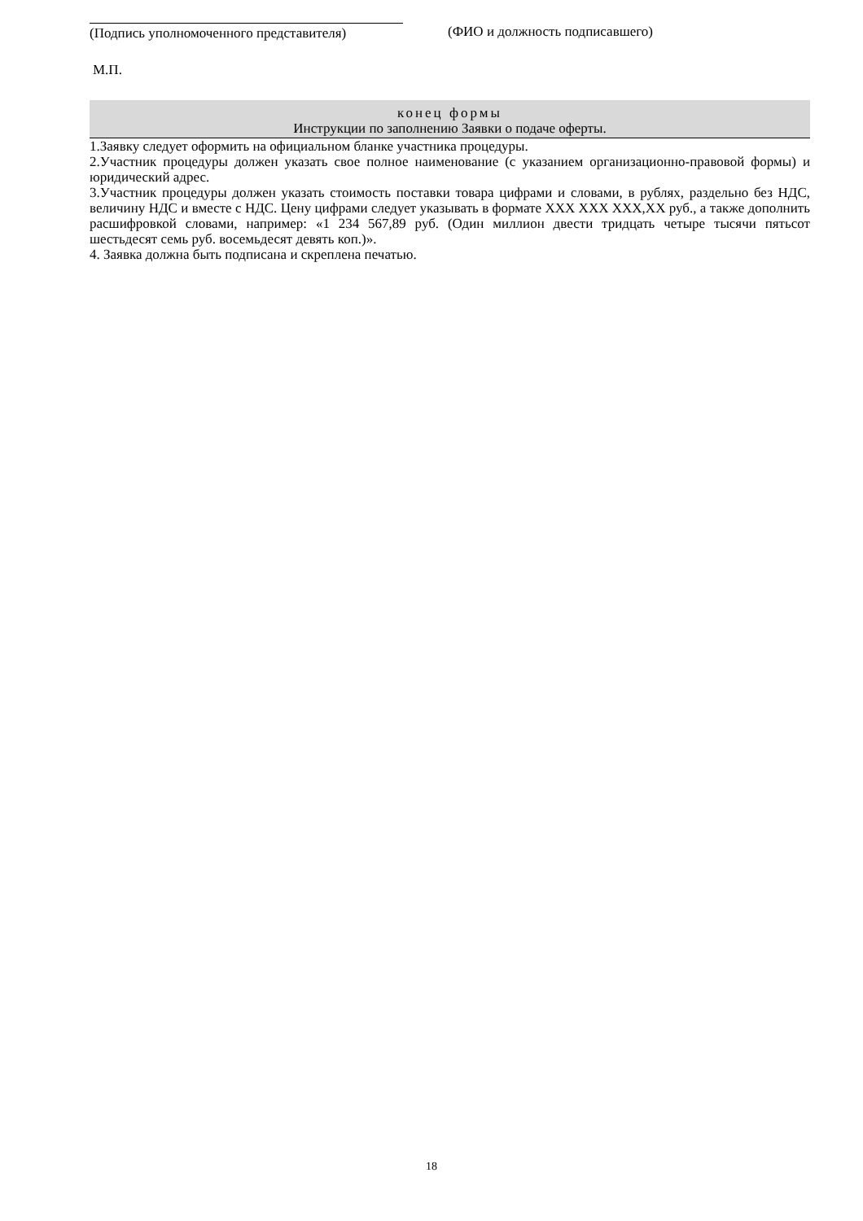(Подпись уполномоченного представителя)
(ФИО и должность подписавшего)
М.П.
конец формы
Инструкции по заполнению Заявки о подаче оферты.
1.Заявку следует оформить на официальном бланке участника процедуры.
2.Участник процедуры должен указать свое полное наименование (с указанием организационно-правовой формы) и юридический адрес.
3.Участник процедуры должен указать стоимость поставки товара цифрами и словами, в рублях, раздельно без НДС, величину НДС и вместе с НДС. Цену цифрами следует указывать в формате ХХХ ХХХ ХХХ,ХХ руб., а также дополнить расшифровкой словами, например: «1 234 567,89 руб. (Один миллион двести тридцать четыре тысячи пятьсот шестьдесят семь руб. восемьдесят девять коп.)».
4. Заявка должна быть подписана и скреплена печатью.
18